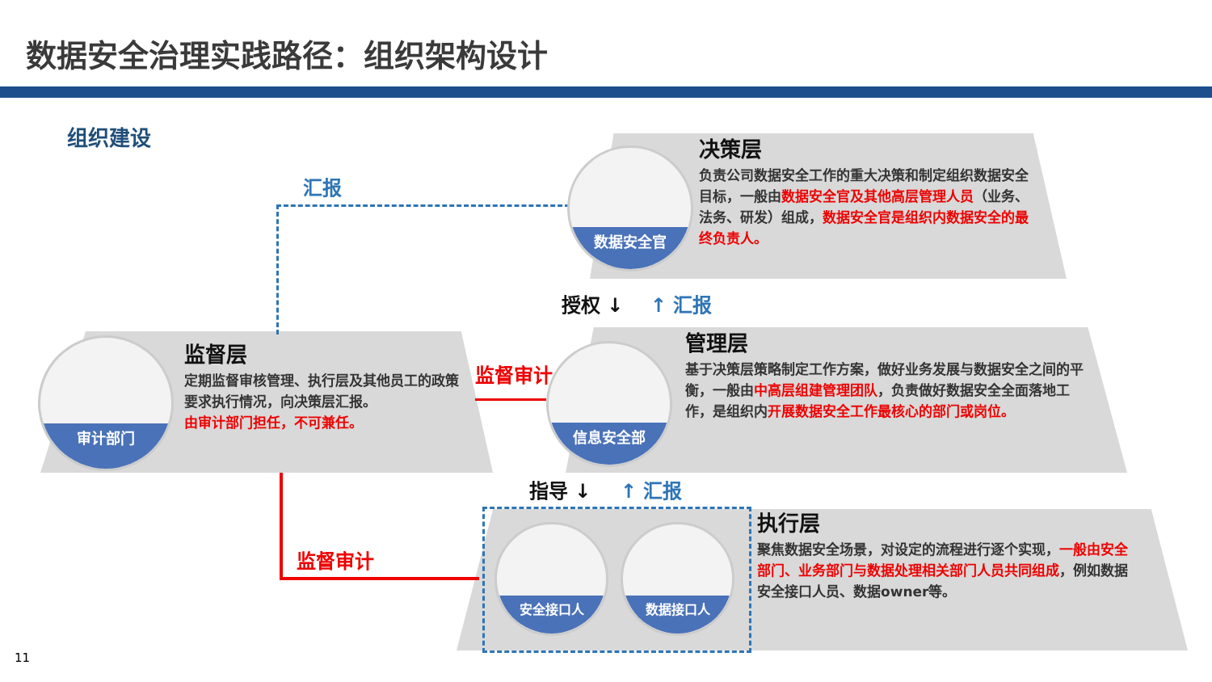数据安全治理实践路径：组织架构设计
组织建设
汇报
数据安全官
决策层
负责公司数据安全工作的重大决策和制定组织数据安全目标，一般由数据安全官及其他高层管理人员（业务、法务、研发）组成，数据安全官是组织内数据安全的最终负责人。
授权 ↓ ↑ 汇报
审计部门
监督层
定期监督审核管理、执行层及其他员工的政策要求执行情况，向决策层汇报。
由审计部门担任，不可兼任。
监督审计
信息安全部
管理层
基于决策层策略制定工作方案，做好业务发展与数据安全之间的平衡，一般由中高层组建管理团队，负责做好数据安全全面落地工作，是组织内开展数据安全工作最核心的部门或岗位。
指导 ↓ ↑ 汇报
监督审计
安全接口人 数据接口人
执行层
聚焦数据安全场景，对设定的流程进行逐个实现，一般由安全部门、业务部门与数据处理相关部门人员共同组成，例如数据安全接口人员、数据owner等。
11